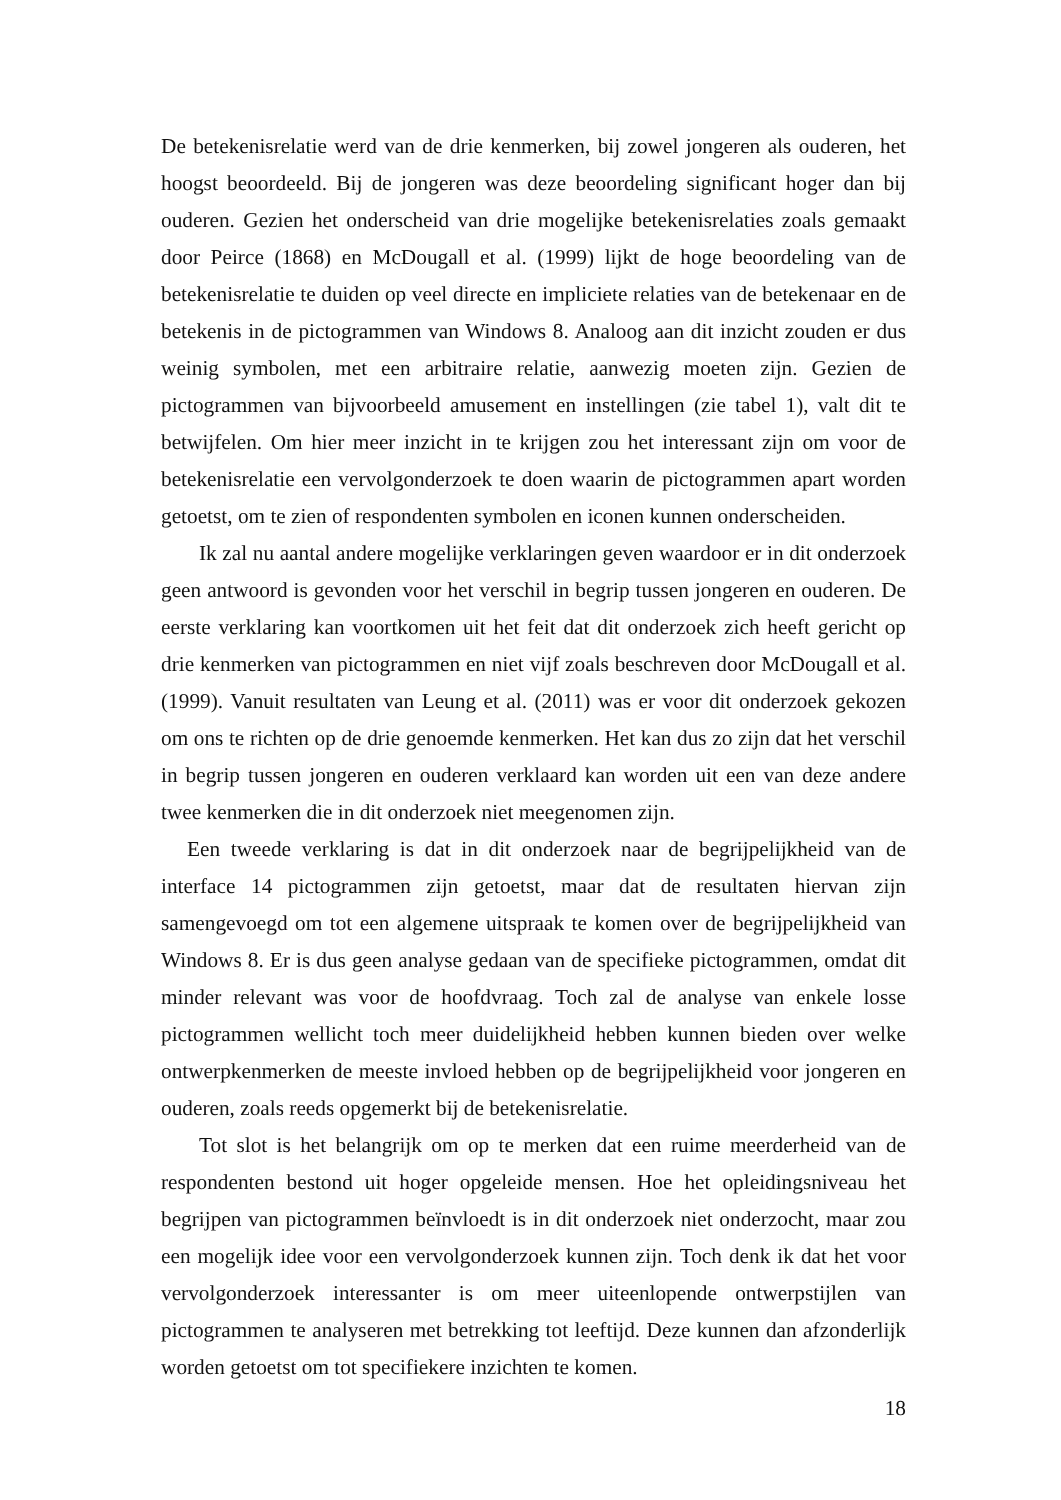De betekenisrelatie werd van de drie kenmerken, bij zowel jongeren als ouderen, het hoogst beoordeeld. Bij de jongeren was deze beoordeling significant hoger dan bij ouderen. Gezien het onderscheid van drie mogelijke betekenisrelaties zoals gemaakt door Peirce (1868) en McDougall et al. (1999) lijkt de hoge beoordeling van de betekenisrelatie te duiden op veel directe en impliciete relaties van de betekenaar en de betekenis in de pictogrammen van Windows 8. Analoog aan dit inzicht zouden er dus weinig symbolen, met een arbitraire relatie, aanwezig moeten zijn. Gezien de pictogrammen van bijvoorbeeld amusement en instellingen (zie tabel 1), valt dit te betwijfelen. Om hier meer inzicht in te krijgen zou het interessant zijn om voor de betekenisrelatie een vervolgonderzoek te doen waarin de pictogrammen apart worden getoetst, om te zien of respondenten symbolen en iconen kunnen onderscheiden.
Ik zal nu aantal andere mogelijke verklaringen geven waardoor er in dit onderzoek geen antwoord is gevonden voor het verschil in begrip tussen jongeren en ouderen. De eerste verklaring kan voortkomen uit het feit dat dit onderzoek zich heeft gericht op drie kenmerken van pictogrammen en niet vijf zoals beschreven door McDougall et al. (1999). Vanuit resultaten van Leung et al. (2011) was er voor dit onderzoek gekozen om ons te richten op de drie genoemde kenmerken. Het kan dus zo zijn dat het verschil in begrip tussen jongeren en ouderen verklaard kan worden uit een van deze andere twee kenmerken die in dit onderzoek niet meegenomen zijn.
Een tweede verklaring is dat in dit onderzoek naar de begrijpelijkheid van de interface 14 pictogrammen zijn getoetst, maar dat de resultaten hiervan zijn samengevoegd om tot een algemene uitspraak te komen over de begrijpelijkheid van Windows 8. Er is dus geen analyse gedaan van de specifieke pictogrammen, omdat dit minder relevant was voor de hoofdvraag. Toch zal de analyse van enkele losse pictogrammen wellicht toch meer duidelijkheid hebben kunnen bieden over welke ontwerpkenmerken de meeste invloed hebben op de begrijpelijkheid voor jongeren en ouderen, zoals reeds opgemerkt bij de betekenisrelatie.
Tot slot is het belangrijk om op te merken dat een ruime meerderheid van de respondenten bestond uit hoger opgeleide mensen. Hoe het opleidingsniveau het begrijpen van pictogrammen beïnvloedt is in dit onderzoek niet onderzocht, maar zou een mogelijk idee voor een vervolgonderzoek kunnen zijn. Toch denk ik dat het voor vervolgonderzoek interessanter is om meer uiteenlopende ontwerpstijlen van pictogrammen te analyseren met betrekking tot leeftijd. Deze kunnen dan afzonderlijk worden getoetst om tot specifiekere inzichten te komen.
18